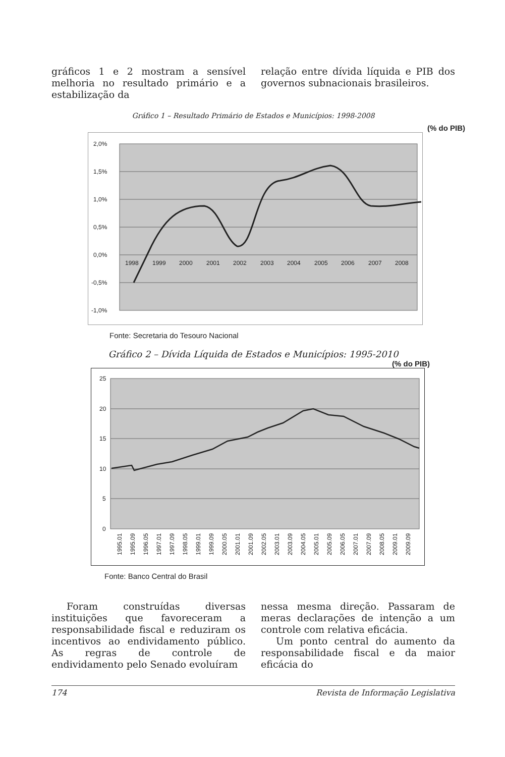gráficos 1 e 2 mostram a sensível melhoria no resultado primário e a estabilização da
relação entre dívida líquida e PIB dos governos subnacionais brasileiros.
Gráfico 1 – Resultado Primário de Estados e Municípios: 1998-2008
(% do PIB)
2,0%
1,5%
1,0%
0,5%
0,0%
-0,5%
-1,0%
1998
1999
2000
2001
2002
2003
2004
2005
2006
2007
2008
Fonte: Secretaria do Tesouro Nacional
Gráfico 2 – Dívida Líquida de Estados e Municípios: 1995-2010
(% do PIB)
25
20
15
10
5
0
1995.01
1995.09
1996.05
1997.01
1997.09
1998.05
1999.01
1999.09
2000.05
2001.01
2001.09
2002.05
2003.01
2003.09
2004.05
2005.01
2005.09
2006.05
2007.01
2007.09
2008.05
2009.01
2009.09
Fonte: Banco Central do Brasil
Foram construídas diversas instituições que favoreceram a responsabilidade fiscal e reduziram os incentivos ao endividamento público. As regras de controle de endividamento pelo Senado evoluíram
nessa mesma direção. Passaram de meras declarações de intenção a um controle com relativa eficácia.
Um ponto central do aumento da responsabilidade fiscal e da maior eficácia do
174 Revista de Informação Legislativa